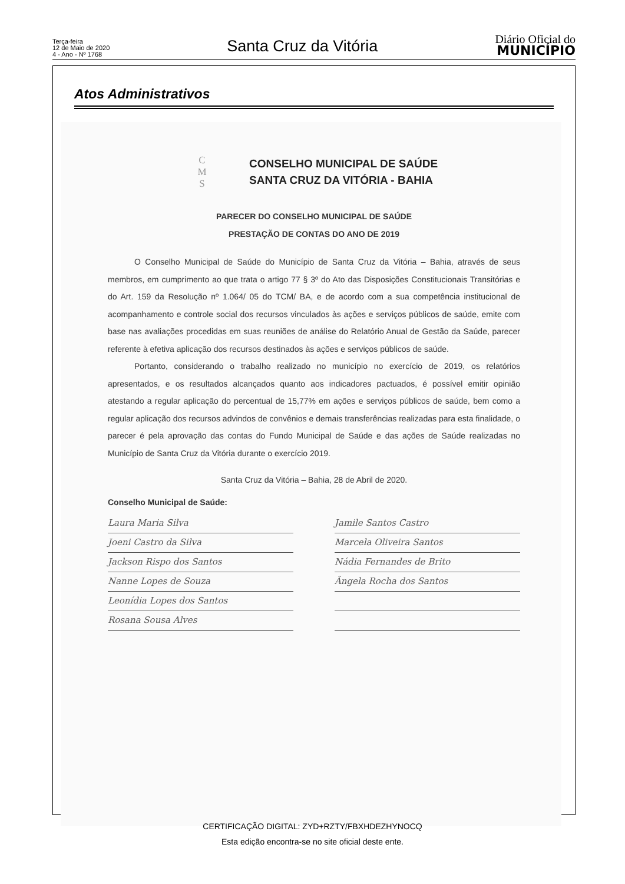Terça-feira
12 de Maio de 2020
4 - Ano - Nº 1768
Santa Cruz da Vitória
Diário Oficial do
MUNICÍPIO
Atos Administrativos
C
M
S
CONSELHO MUNICIPAL DE SAÚDE
SANTA CRUZ DA VITÓRIA - BAHIA
PARECER DO CONSELHO MUNICIPAL DE SAÚDE
PRESTAÇÃO DE CONTAS DO ANO DE 2019
O Conselho Municipal de Saúde do Município de Santa Cruz da Vitória – Bahia, através de seus membros, em cumprimento ao que trata o artigo 77 § 3º do Ato das Disposições Constitucionais Transitórias e do Art. 159 da Resolução nº 1.064/ 05 do TCM/ BA, e de acordo com a sua competência institucional de acompanhamento e controle social dos recursos vinculados às ações e serviços públicos de saúde, emite com base nas avaliações procedidas em suas reuniões de análise do Relatório Anual de Gestão da Saúde, parecer referente à efetiva aplicação dos recursos destinados às ações e serviços públicos de saúde.
Portanto, considerando o trabalho realizado no município no exercício de 2019, os relatórios apresentados, e os resultados alcançados quanto aos indicadores pactuados, é possível emitir opinião atestando a regular aplicação do percentual de 15,77% em ações e serviços públicos de saúde, bem como a regular aplicação dos recursos advindos de convênios e demais transferências realizadas para esta finalidade, o parecer é pela aprovação das contas do Fundo Municipal de Saúde e das ações de Saúde realizadas no Município de Santa Cruz da Vitória durante o exercício 2019.
Santa Cruz da Vitória – Bahia, 28 de Abril de 2020.
Conselho Municipal de Saúde:
Laura Maria Silva
Joeni Castro da Silva
Jackson Rispo dos Santos
Nanne Lopes de Souza
Leonídia Lopes dos Santos
Rosana Sousa Alves
Jamile Santos Castro
Marcela Oliveira Santos
Nádia Fernandes de Brito
Ângela Rocha dos Santos
CERTIFICAÇÃO DIGITAL: ZYD+RZTY/FBXHDEZHYNOCQ
Esta edição encontra-se no site oficial deste ente.